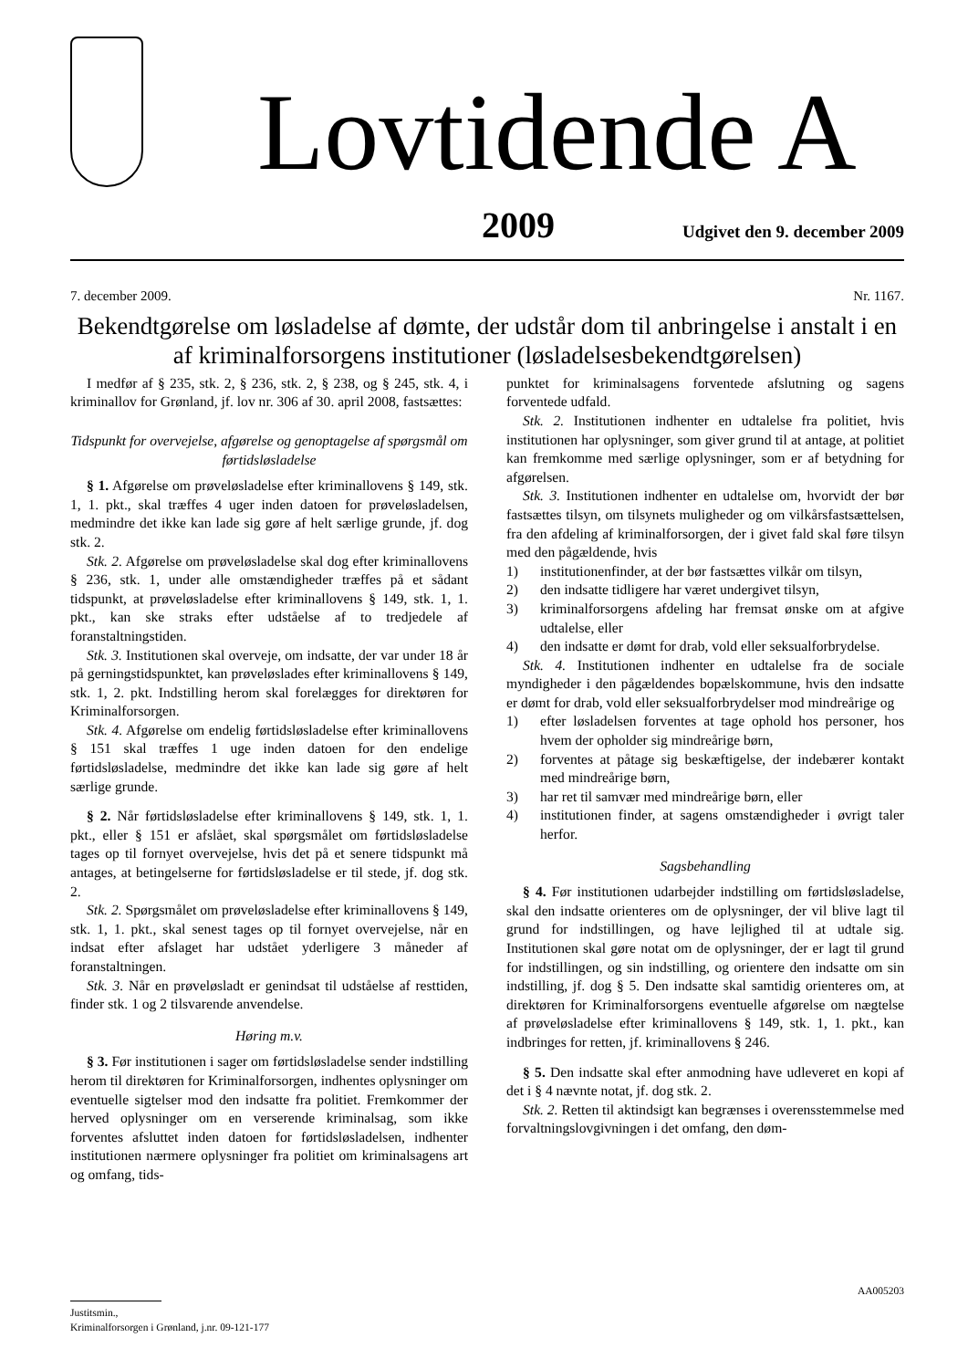Lovtidende A
2009 Udgivet den 9. december 2009
7. december 2009. Nr. 1167.
Bekendtgørelse om løsladelse af dømte, der udstår dom til anbringelse i anstalt i en af kriminalforsorgens institutioner (løsladelsesbekendtgørelsen)
I medfør af § 235, stk. 2, § 236, stk. 2, § 238, og § 245, stk. 4, i kriminallov for Grønland, jf. lov nr. 306 af 30. april 2008, fastsættes:
Tidspunkt for overvejelse, afgørelse og genoptagelse af spørgsmål om førtidsløsladelse
§ 1. Afgørelse om prøveløsladelse efter kriminallovens § 149, stk. 1, 1. pkt., skal træffes 4 uger inden datoen for prøveløsladelsen, medmindre det ikke kan lade sig gøre af helt særlige grunde, jf. dog stk. 2.
Stk. 2. Afgørelse om prøveløsladelse skal dog efter kriminallovens § 236, stk. 1, under alle omstændigheder træffes på et sådant tidspunkt, at prøveløsladelse efter kriminallovens § 149, stk. 1, 1. pkt., kan ske straks efter udståelse af to tredjedele af foranstaltningstiden.
Stk. 3. Institutionen skal overveje, om indsatte, der var under 18 år på gerningstidspunktet, kan prøveløslades efter kriminallovens § 149, stk. 1, 2. pkt. Indstilling herom skal forelægges for direktøren for Kriminalforsorgen.
Stk. 4. Afgørelse om endelig førtidsløsladelse efter kriminallovens § 151 skal træffes 1 uge inden datoen for den endelige førtidsløsladelse, medmindre det ikke kan lade sig gøre af helt særlige grunde.
§ 2. Når førtidsløsladelse efter kriminallovens § 149, stk. 1, 1. pkt., eller § 151 er afslået, skal spørgsmålet om førtidsløsladelse tages op til fornyet overvejelse, hvis det på et senere tidspunkt må antages, at betingelserne for førtidsløsladelse er til stede, jf. dog stk. 2.
Stk. 2. Spørgsmålet om prøveløsladelse efter kriminallovens § 149, stk. 1, 1. pkt., skal senest tages op til fornyet overvejelse, når en indsat efter afslaget har udstået yderligere 3 måneder af foranstaltningen.
Stk. 3. Når en prøveløsladt er genindsat til udståelse af resttiden, finder stk. 1 og 2 tilsvarende anvendelse.
Høring m.v.
§ 3. Før institutionen i sager om førtidsløsladelse sender indstilling herom til direktøren for Kriminalforsorgen, indhentes oplysninger om eventuelle sigtelser mod den indsatte fra politiet. Fremkommer der herved oplysninger om en verserende kriminalsag, som ikke forventes afsluttet inden datoen for førtidsløsladelsen, indhenter institutionen nærmere oplysninger fra politiet om kriminalsagens art og omfang, tids-
punktet for kriminalsagens forventede afslutning og sagens forventede udfald.
Stk. 2. Institutionen indhenter en udtalelse fra politiet, hvis institutionen har oplysninger, som giver grund til at antage, at politiet kan fremkomme med særlige oplysninger, som er af betydning for afgørelsen.
Stk. 3. Institutionen indhenter en udtalelse om, hvorvidt der bør fastsættes tilsyn, om tilsynets muligheder og om vilkårsfastsættelsen, fra den afdeling af kriminalforsorgen, der i givet fald skal føre tilsyn med den pågældende, hvis
1) institutionenfinder, at der bør fastsættes vilkår om tilsyn,
2) den indsatte tidligere har været undergivet tilsyn,
3) kriminalforsorgens afdeling har fremsat ønske om at afgive udtalelse, eller
4) den indsatte er dømt for drab, vold eller seksualforbrydelse.
Stk. 4. Institutionen indhenter en udtalelse fra de sociale myndigheder i den pågældendes bopælskommune, hvis den indsatte er dømt for drab, vold eller seksualforbrydelser mod mindreårige og
1) efter løsladelsen forventes at tage ophold hos personer, hos hvem der opholder sig mindreårige børn,
2) forventes at påtage sig beskæftigelse, der indebærer kontakt med mindreårige børn,
3) har ret til samvær med mindreårige børn, eller
4) institutionen finder, at sagens omstændigheder i øvrigt taler herfor.
Sagsbehandling
§ 4. Før institutionen udarbejder indstilling om førtidsløsladelse, skal den indsatte orienteres om de oplysninger, der vil blive lagt til grund for indstillingen, og have lejlighed til at udtale sig. Institutionen skal gøre notat om de oplysninger, der er lagt til grund for indstillingen, og sin indstilling, og orientere den indsatte om sin indstilling, jf. dog § 5. Den indsatte skal samtidig orienteres om, at direktøren for Kriminalforsorgens eventuelle afgørelse om nægtelse af prøveløsladelse efter kriminallovens § 149, stk. 1, 1. pkt., kan indbringes for retten, jf. kriminallovens § 246.
§ 5. Den indsatte skal efter anmodning have udleveret en kopi af det i § 4 nævnte notat, jf. dog stk. 2.
Stk. 2. Retten til aktindsigt kan begrænses i overensstemmelse med forvaltningslovgivningen i det omfang, den døm-
AA005203
Justitsmin.,
Kriminalforsorgen i Grønland, j.nr. 09-121-177